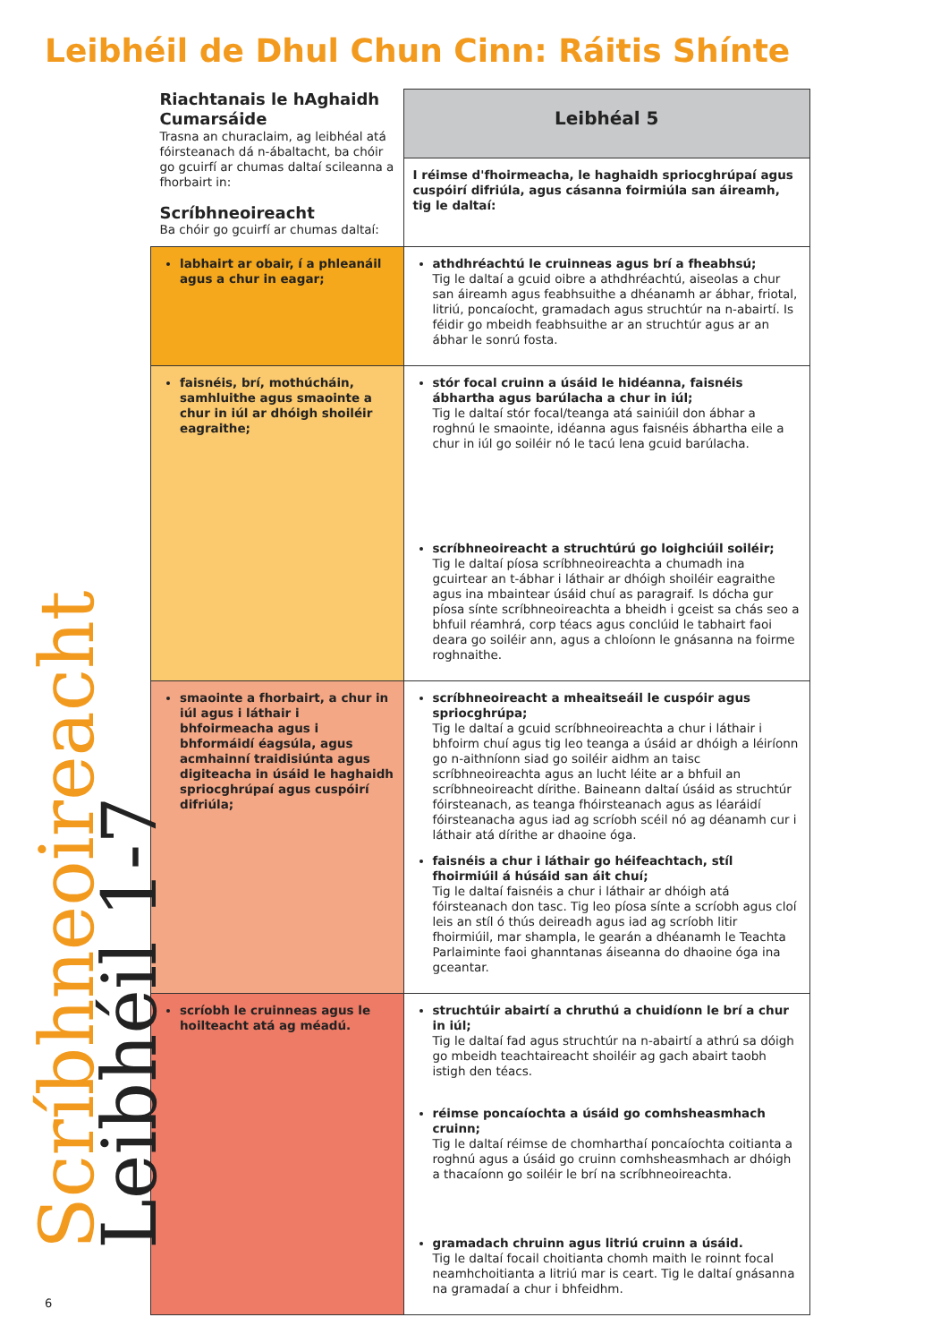Leibhéil de Dhul Chun Cinn: Ráitis Shínte
| Riachtanais le hAghaidh Cumarsáide Trasna an churaclaim, ag leibhéal atá fóirsteanach dá n-ábaltacht, ba chóir go gcuirfí ar chumas daltaí scileanna a fhorbairt in: Scríbhneoireacht Ba chóir go gcuirfí ar chumas daltaí: | Leibhéal 5 |
| | I réimse d'fhoirmeacha, le haghaidh spriocghrúpaí agus cuspóirí difriúla, agus cásanna foirmiúla san áireamh, tig le daltaí: |
| labhairt ar obair, í a phleanáil agus a chur in eagar; | athdhréachtú le cruinneas agus brí a fheabhsú; Tig le daltaí a gcuid oibre a athdhréachtú, aiseolas a chur san áireamh agus feabhsuithe a dhéanamh ar ábhar, friotal, litriú, poncaíocht, gramadach agus struchtúr na n-abairtí. Is féidir go mbeidh feabhsuithe ar an struchtúr agus ar an ábhar le sonrú fosta. |
| faisnéis, brí, mothúcháin, samhluithe agus smaointe a chur in iúl ar dhóigh shoiléir eagraithe; | stór focal cruinn a úsáid le hidéanna, faisnéis ábhartha agus barúlacha a chur in iúl; Tig le daltaí stór focal/teanga atá sainiúil don ábhar a roghnú le smaointe, idéanna agus faisnéis ábhartha eile a chur in iúl go soiléir nó le tacú lena gcuid barúlacha. scríbhneoireacht a struchtúrú go loighciúil soiléir; Tig le daltaí píosa scríbhneoireachta a chumadh ina gcuirtear an t-ábhar i láthair ar dhóigh shoiléir eagraithe agus ina mbaintear úsáid chuí as paragraif. Is dócha gur píosa sínte scríbhneoireachta a bheidh i gceist sa chás seo a bhfuil réamhrá, corp téacs agus conclúid le tabhairt faoi deara go soiléir ann, agus a chloíonn le gnásanna na foirme roghnaithe. |
| smaointe a fhorbairt, a chur in iúl agus i láthair i bhfoirmeacha agus i bhformáidí éagsúla, agus acmhainní traidisiúnta agus digiteacha in úsáid le haghaidh spriocghrúpaí agus cuspóirí difriúla; | scríbhneoireacht a mheaitseáil le cuspóir agus spriocghrúpa; Tig le daltaí a gcuid scríbhneoireachta a chur i láthair i bhfoirm chuí agus tig leo teanga a úsáid ar dhóigh a léiríonn go n-aithníonn siad go soiléir aidhm an taisc scríbhneoireachta agus an lucht léite ar a bhfuil an scríbhneoireacht dírithe. Baineann daltaí úsáid as struchtúr fóirsteanach, as teanga fhóirsteanach agus as léaráidí fóirsteanacha agus iad ag scríobh scéil nó ag déanamh cur i láthair atá dírithe ar dhaoine óga. faisnéis a chur i láthair go héifeachtach, stíl fhoirmiúil á húsáid san áit chuí; Tig le daltaí faisnéis a chur i láthair ar dhóigh atá fóirsteanach don tasc. Tig leo píosa sínte a scríobh agus cloí leis an stíl ó thús deireadh agus iad ag scríobh litir fhoirmiúil, mar shampla, le gearán a dhéanamh le Teachta Parlaiminte faoi ghanntanas áiseanna do dhaoine óga ina gceantar. |
| scríobh le cruinneas agus le hoilteacht atá ag méadú. | struchtúir abairtí a chruthú a chuidíonn le brí a chur in iúl; Tig le daltaí fad agus struchtúr na n-abairtí a athrú sa dóigh go mbeidh teachtaireacht shoiléir ag gach abairt taobh istigh den téacs. réimse poncaíochta a úsáid go comhsheasmhach cruinn; Tig le daltaí réimse de chomharthaí poncaíochta coitianta a roghnú agus a úsáid go cruinn comhsheasmhach ar dhóigh a thacaíonn go soiléir le brí na scríbhneoireachta. gramadach chruinn agus litriú cruinn a úsáid. Tig le daltaí focail choitianta chomh maith le roinnt focal neamhchoitianta a litriú mar is ceart. Tig le daltaí gnásanna na gramadaí a chur i bhfeidhm. |
Scríbhneoireacht
Leibhéil 1-7
6